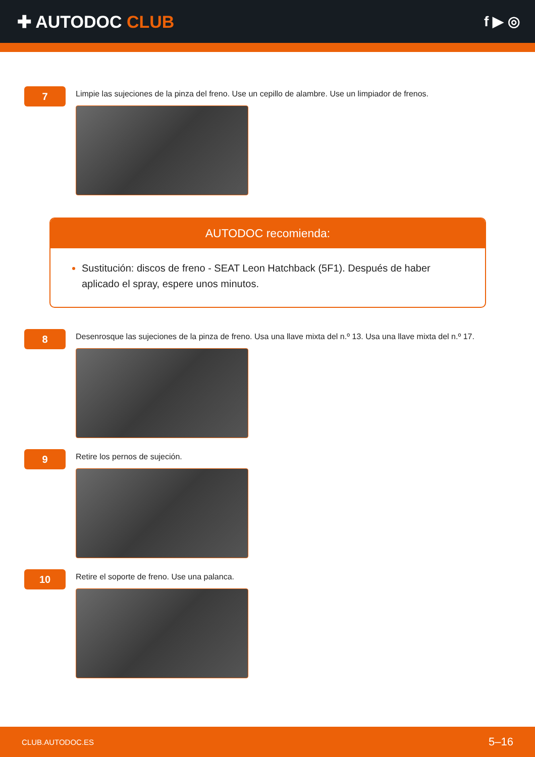✚ AUTODOC CLUB
f ▶ ◎
7
Limpie las sujeciones de la pinza del freno. Use un cepillo de alambre. Use un limpiador de frenos.
AUTODOC recomienda:
Sustitución: discos de freno - SEAT Leon Hatchback (5F1). Después de haber aplicado el spray, espere unos minutos.
8
Desenrosque las sujeciones de la pinza de freno. Usa una llave mixta del n.º 13. Usa una llave mixta del n.º 17.
9
Retire los pernos de sujeción.
10
Retire el soporte de freno. Use una palanca.
CLUB.AUTODOC.ES 5–16